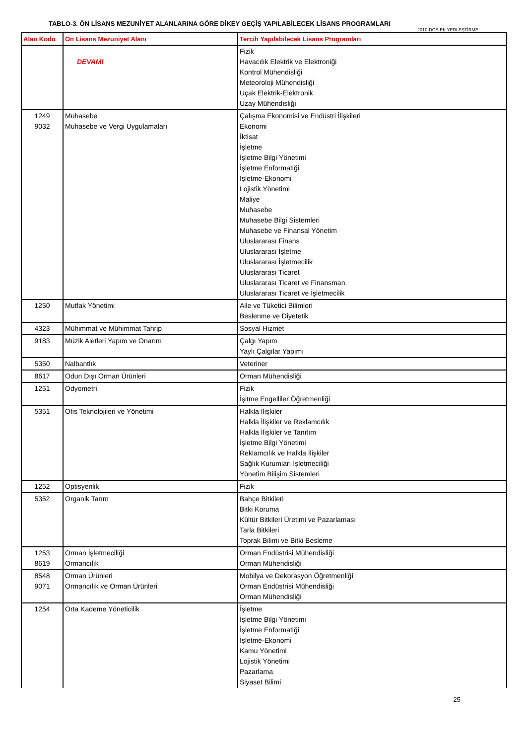TABLO-3. ÖN LİSANS MEZUNİYET ALANLARINA GÖRE DİKEY GEÇİŞ YAPILABİLECEK LİSANS PROGRAMLARI
2010-DGS EK YERLEŞTİRME
| Alan Kodu | Ön Lisans Mezuniyet Alanı | Tercih Yapılabilecek Lisans Programları |
| --- | --- | --- |
| | DEVAMI | Fizik Havacılık Elektrik ve Elektroniği Kontrol Mühendisliği Meteoroloji Mühendisliği Uçak Elektrik-Elektronik Uzay Mühendisliği |
| 1249 9032 | Muhasebe Muhasebe ve Vergi Uygulamaları | Çalışma Ekonomisi ve Endüstri İlişkileri Ekonomi İktisat İşletme İşletme Bilgi Yönetimi İşletme Enformatiği İşletme-Ekonomi Lojistik Yönetimi Maliye Muhasebe Muhasebe Bilgi Sistemleri Muhasebe ve Finansal Yönetim Uluslararası Finans Uluslararası İşletme Uluslararası İşletmecilik Uluslararası Ticaret Uluslararası Ticaret ve Finansman Uluslararası Ticaret ve İşletmecilik |
| 1250 | Mutfak Yönetimi | Aile ve Tüketici Bilimleri Beslenme ve Diyetetik |
| 4323 | Mühimmat ve Mühimmat Tahrip | Sosyal Hizmet |
| 9183 | Müzik Aletleri Yapım ve Onarım | Çalgı Yapım Yaylı Çalgılar Yapımı |
| 5350 | Nalbantlık | Veteriner |
| 8617 | Odun Dışı Orman Ürünleri | Orman Mühendisliği |
| 1251 | Odyometri | Fizik İşitme Engelliler Öğretmenliği |
| 5351 | Ofis Teknolojileri ve Yönetimi | Halkla İlişkiler Halkla İlişkiler ve Reklamcılık Halkla İlişkiler ve Tanıtım İşletme Bilgi Yönetimi Reklamcılık ve Halkla İlişkiler Sağlık Kurumları İşletmeciliği Yönetim Bilişim Sistemleri |
| 1252 | Optisyenlik | Fizik |
| 5352 | Organik Tarım | Bahçe Bitkileri Bitki Koruma Kültür Bitkileri Üretimi ve Pazarlaması Tarla Bitkileri Toprak Bilimi ve Bitki Besleme |
| 1253 8619 | Orman İşletmeciliği Ormancılık | Orman Endüstrisi Mühendisliği Orman Mühendisliği |
| 8548 9071 | Orman Ürünleri Ormancılık ve Orman Ürünleri | Mobilya ve Dekorasyon Öğretmenliği Orman Endüstrisi Mühendisliği Orman Mühendisliği |
| 1254 | Orta Kademe Yöneticilik | İşletme İşletme Bilgi Yönetimi İşletme Enformatiği İşletme-Ekonomi Kamu Yönetimi Lojistik Yönetimi Pazarlama Siyaset Bilimi |
25